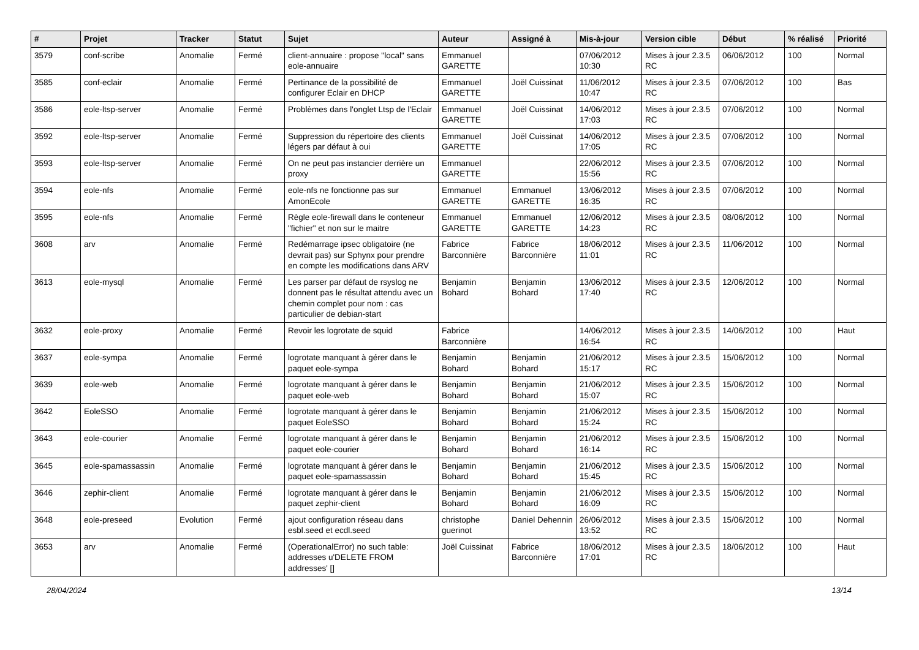| # | Projet | Tracker | Statut | Sujet | Auteur | Assigné à | Mis-à-jour | Version cible | Début | % réalisé | Priorité |
| --- | --- | --- | --- | --- | --- | --- | --- | --- | --- | --- | --- |
| 3579 | conf-scribe | Anomalie | Fermé | client-annuaire : propose "local" sans eole-annuaire | Emmanuel GARETTE | | 07/06/2012 10:30 | Mises à jour 2.3.5 RC | 06/06/2012 | 100 | Normal |
| 3585 | conf-eclair | Anomalie | Fermé | Pertinance de la possibilité de configurer Eclair en DHCP | Emmanuel GARETTE | Joël Cuissinat | 11/06/2012 10:47 | Mises à jour 2.3.5 RC | 07/06/2012 | 100 | Bas |
| 3586 | eole-ltsp-server | Anomalie | Fermé | Problèmes dans l'onglet Ltsp de l'Eclair | Emmanuel GARETTE | Joël Cuissinat | 14/06/2012 17:03 | Mises à jour 2.3.5 RC | 07/06/2012 | 100 | Normal |
| 3592 | eole-ltsp-server | Anomalie | Fermé | Suppression du répertoire des clients légers par défaut à oui | Emmanuel GARETTE | Joël Cuissinat | 14/06/2012 17:05 | Mises à jour 2.3.5 RC | 07/06/2012 | 100 | Normal |
| 3593 | eole-ltsp-server | Anomalie | Fermé | On ne peut pas instancier derrière un proxy | Emmanuel GARETTE | | 22/06/2012 15:56 | Mises à jour 2.3.5 RC | 07/06/2012 | 100 | Normal |
| 3594 | eole-nfs | Anomalie | Fermé | eole-nfs ne fonctionne pas sur AmonEcole | Emmanuel GARETTE | Emmanuel GARETTE | 13/06/2012 16:35 | Mises à jour 2.3.5 RC | 07/06/2012 | 100 | Normal |
| 3595 | eole-nfs | Anomalie | Fermé | Règle eole-firewall dans le conteneur "fichier" et non sur le maitre | Emmanuel GARETTE | Emmanuel GARETTE | 12/06/2012 14:23 | Mises à jour 2.3.5 RC | 08/06/2012 | 100 | Normal |
| 3608 | arv | Anomalie | Fermé | Redémarrage ipsec obligatoire (ne devrait pas) sur Sphynx pour prendre en compte les modifications dans ARV | Fabrice Barconnière | Fabrice Barconnière | 18/06/2012 11:01 | Mises à jour 2.3.5 RC | 11/06/2012 | 100 | Normal |
| 3613 | eole-mysql | Anomalie | Fermé | Les parser par défaut de rsyslog ne donnent pas le résultat attendu avec un chemin complet pour nom : cas particulier de debian-start | Benjamin Bohard | Benjamin Bohard | 13/06/2012 17:40 | Mises à jour 2.3.5 RC | 12/06/2012 | 100 | Normal |
| 3632 | eole-proxy | Anomalie | Fermé | Revoir les logrotate de squid | Fabrice Barconnière | | 14/06/2012 16:54 | Mises à jour 2.3.5 RC | 14/06/2012 | 100 | Haut |
| 3637 | eole-sympa | Anomalie | Fermé | logrotate manquant à gérer dans le paquet eole-sympa | Benjamin Bohard | Benjamin Bohard | 21/06/2012 15:17 | Mises à jour 2.3.5 RC | 15/06/2012 | 100 | Normal |
| 3639 | eole-web | Anomalie | Fermé | logrotate manquant à gérer dans le paquet eole-web | Benjamin Bohard | Benjamin Bohard | 21/06/2012 15:07 | Mises à jour 2.3.5 RC | 15/06/2012 | 100 | Normal |
| 3642 | EoleSSO | Anomalie | Fermé | logrotate manquant à gérer dans le paquet EoleSSO | Benjamin Bohard | Benjamin Bohard | 21/06/2012 15:24 | Mises à jour 2.3.5 RC | 15/06/2012 | 100 | Normal |
| 3643 | eole-courier | Anomalie | Fermé | logrotate manquant à gérer dans le paquet eole-courier | Benjamin Bohard | Benjamin Bohard | 21/06/2012 16:14 | Mises à jour 2.3.5 RC | 15/06/2012 | 100 | Normal |
| 3645 | eole-spamassassin | Anomalie | Fermé | logrotate manquant à gérer dans le paquet eole-spamassassin | Benjamin Bohard | Benjamin Bohard | 21/06/2012 15:45 | Mises à jour 2.3.5 RC | 15/06/2012 | 100 | Normal |
| 3646 | zephir-client | Anomalie | Fermé | logrotate manquant à gérer dans le paquet zephir-client | Benjamin Bohard | Benjamin Bohard | 21/06/2012 16:09 | Mises à jour 2.3.5 RC | 15/06/2012 | 100 | Normal |
| 3648 | eole-preseed | Evolution | Fermé | ajout configuration réseau dans esbl.seed et ecdl.seed | christophe guerinot | Daniel Dehennin | 26/06/2012 13:52 | Mises à jour 2.3.5 RC | 15/06/2012 | 100 | Normal |
| 3653 | arv | Anomalie | Fermé | (OperationalError) no such table: addresses u'DELETE FROM addresses' [] | Joël Cuissinat | Fabrice Barconnière | 18/06/2012 17:01 | Mises à jour 2.3.5 RC | 18/06/2012 | 100 | Haut |
28/04/2024 13/14